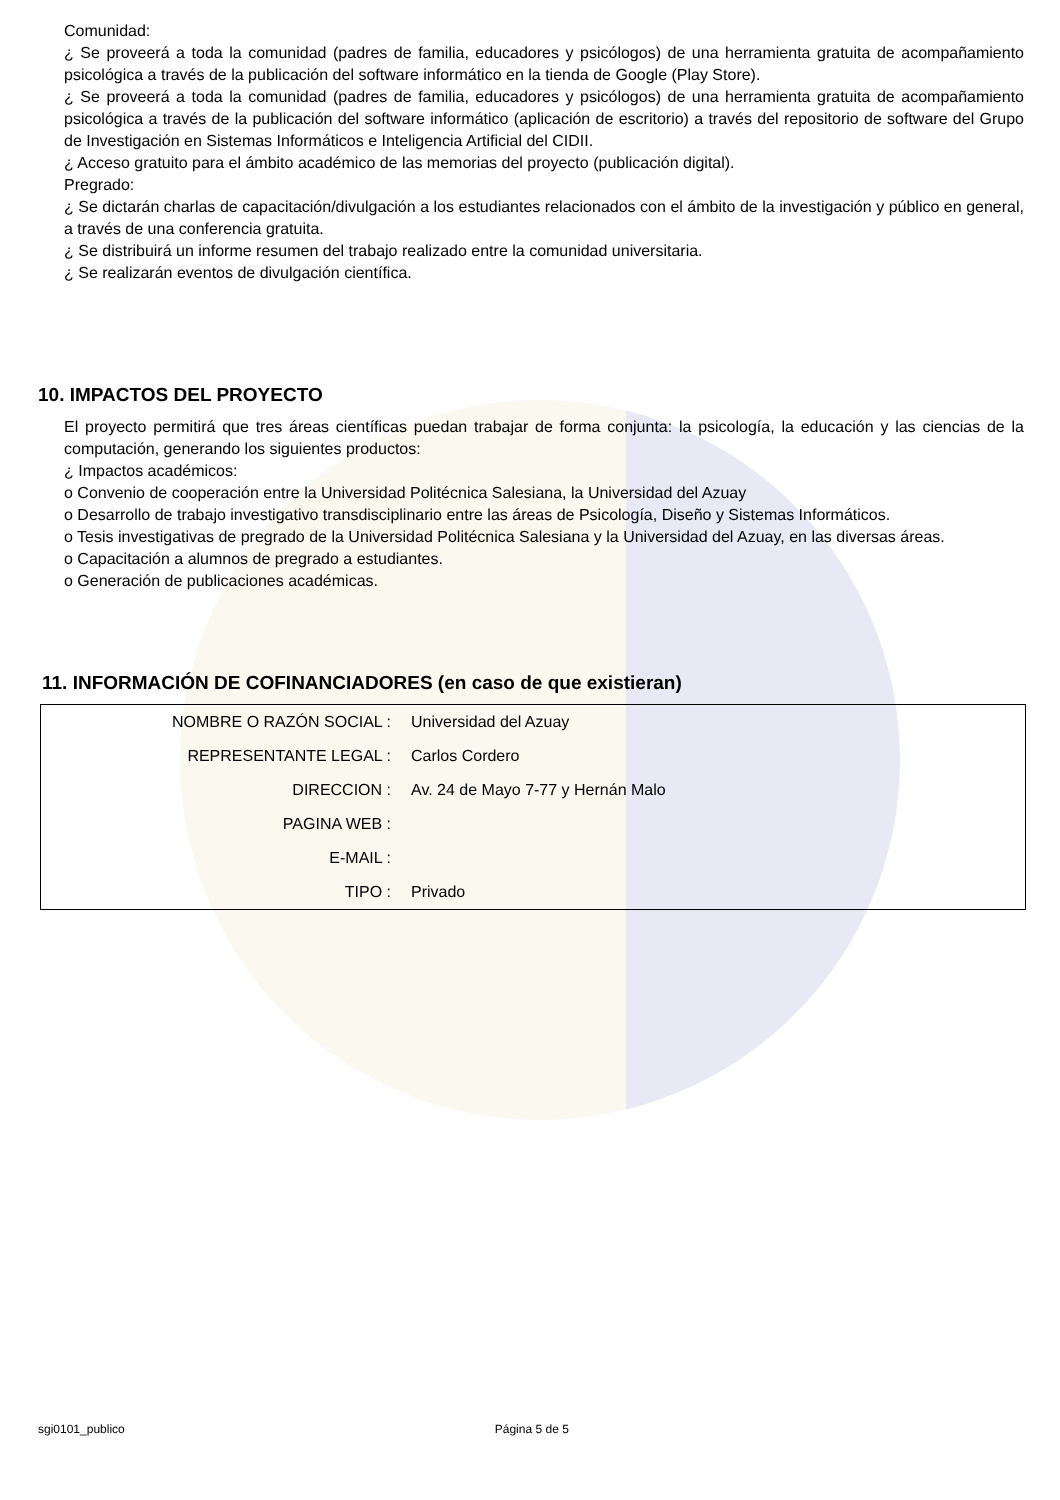Comunidad:
¿ Se proveerá a toda la comunidad (padres de familia, educadores y psicólogos) de una herramienta gratuita de acompañamiento psicológica a través de la publicación del software informático en la tienda de Google (Play Store).
¿ Se proveerá a toda la comunidad (padres de familia, educadores y psicólogos) de una herramienta gratuita de acompañamiento psicológica a través de la publicación del software informático (aplicación de escritorio) a través del repositorio de software del Grupo de Investigación en Sistemas Informáticos e Inteligencia Artificial del CIDII.
¿ Acceso gratuito para el ámbito académico de las memorias del proyecto (publicación digital).
Pregrado:
¿ Se dictarán charlas de capacitación/divulgación a los estudiantes relacionados con el ámbito de la investigación y público en general, a través de una conferencia gratuita.
¿ Se distribuirá un informe resumen del trabajo realizado entre la comunidad universitaria.
¿ Se realizarán eventos de divulgación científica.
10. IMPACTOS DEL PROYECTO
El proyecto permitirá que tres áreas científicas puedan trabajar de forma conjunta: la psicología, la educación y las ciencias de la computación, generando los siguientes productos:
¿ Impactos académicos:
o Convenio de cooperación entre la Universidad Politécnica Salesiana, la Universidad del Azuay
o Desarrollo de trabajo investigativo transdisciplinario entre las áreas de Psicología, Diseño y Sistemas Informáticos.
o Tesis investigativas de pregrado de la Universidad Politécnica Salesiana y la Universidad del Azuay, en las diversas áreas.
o Capacitación a alumnos de pregrado a estudiantes.
o Generación de publicaciones académicas.
11. INFORMACIÓN DE COFINANCIADORES (en caso de que existieran)
| NOMBRE O RAZÓN SOCIAL : | Universidad del Azuay |
| REPRESENTANTE LEGAL : | Carlos Cordero |
| DIRECCION : | Av. 24 de Mayo 7-77 y Hernán Malo |
| PAGINA WEB : | |
| E-MAIL : | |
| TIPO : | Privado |
sgi0101_publico Página 5 de 5